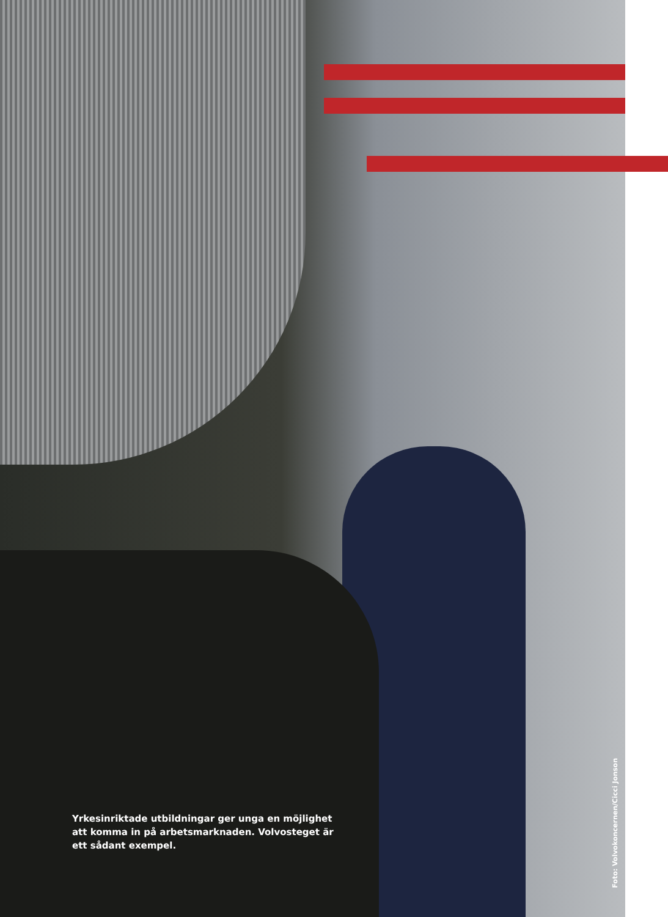Yrkesinriktade utbildningar ger unga en möjlighet att komma in på arbetsmarknaden. Volvosteget är ett sådant exempel.
Foto: Volvokoncernen/Cicci Jonson